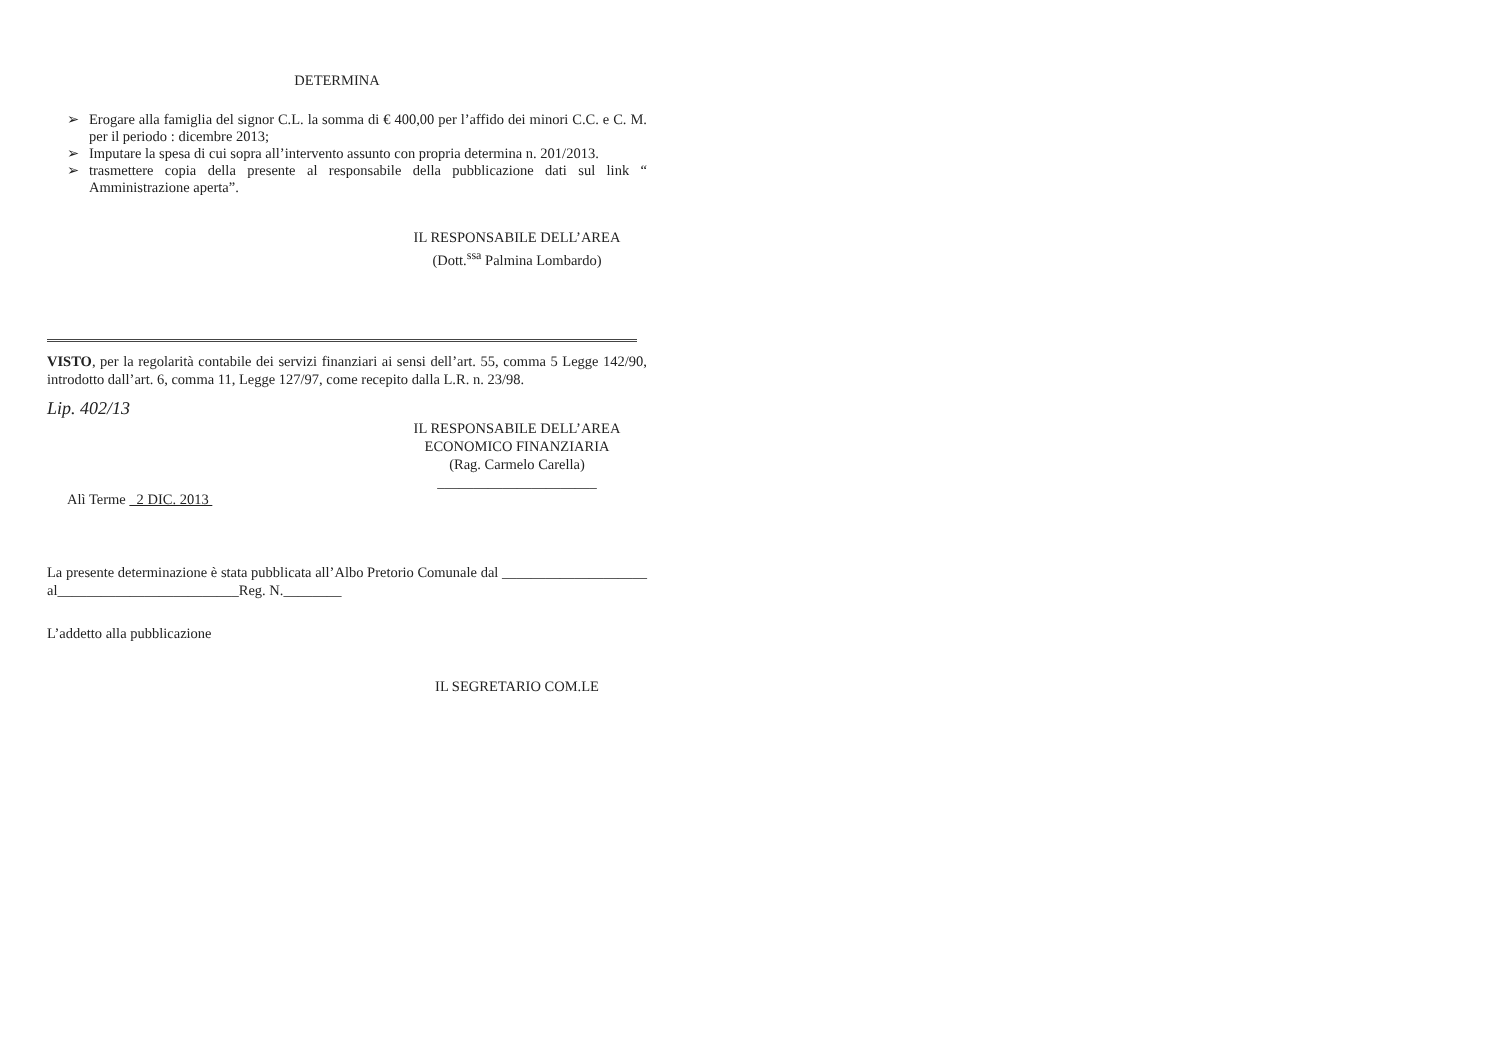DETERMINA
➢ Erogare alla famiglia del signor C.L. la somma di € 400,00 per l’affido dei minori C.C. e C. M. per il periodo : dicembre 2013;
➢ Imputare la spesa di cui sopra all’intervento assunto con propria determina n. 201/2013.
➢ trasmettere copia della presente al responsabile della pubblicazione dati sul link “ Amministrazione aperta”.
IL RESPONSABILE DELL’AREA
(Dott.<sup>ssa</sup> Palmina Lombardo)
VISTO, per la regolarità contabile dei servizi finanziari ai sensi dell’art. 55, comma 5 Legge 142/90, introdotto dall’art. 6, comma 11, Legge 127/97, come recepito dalla L.R. n. 23/98.
Lip. 402/13
IL RESPONSABILE DELL’AREA
ECONOMICO FINANZIARIA
(Rag. Carmelo Carella)
______________________
Alì Terme 2 DIC. 2013
La presente determinazione è stata pubblicata all’Albo Pretorio Comunale dal ____________________ al_________________________Reg. N.________
L’addetto alla pubblicazione
IL SEGRETARIO COM.LE